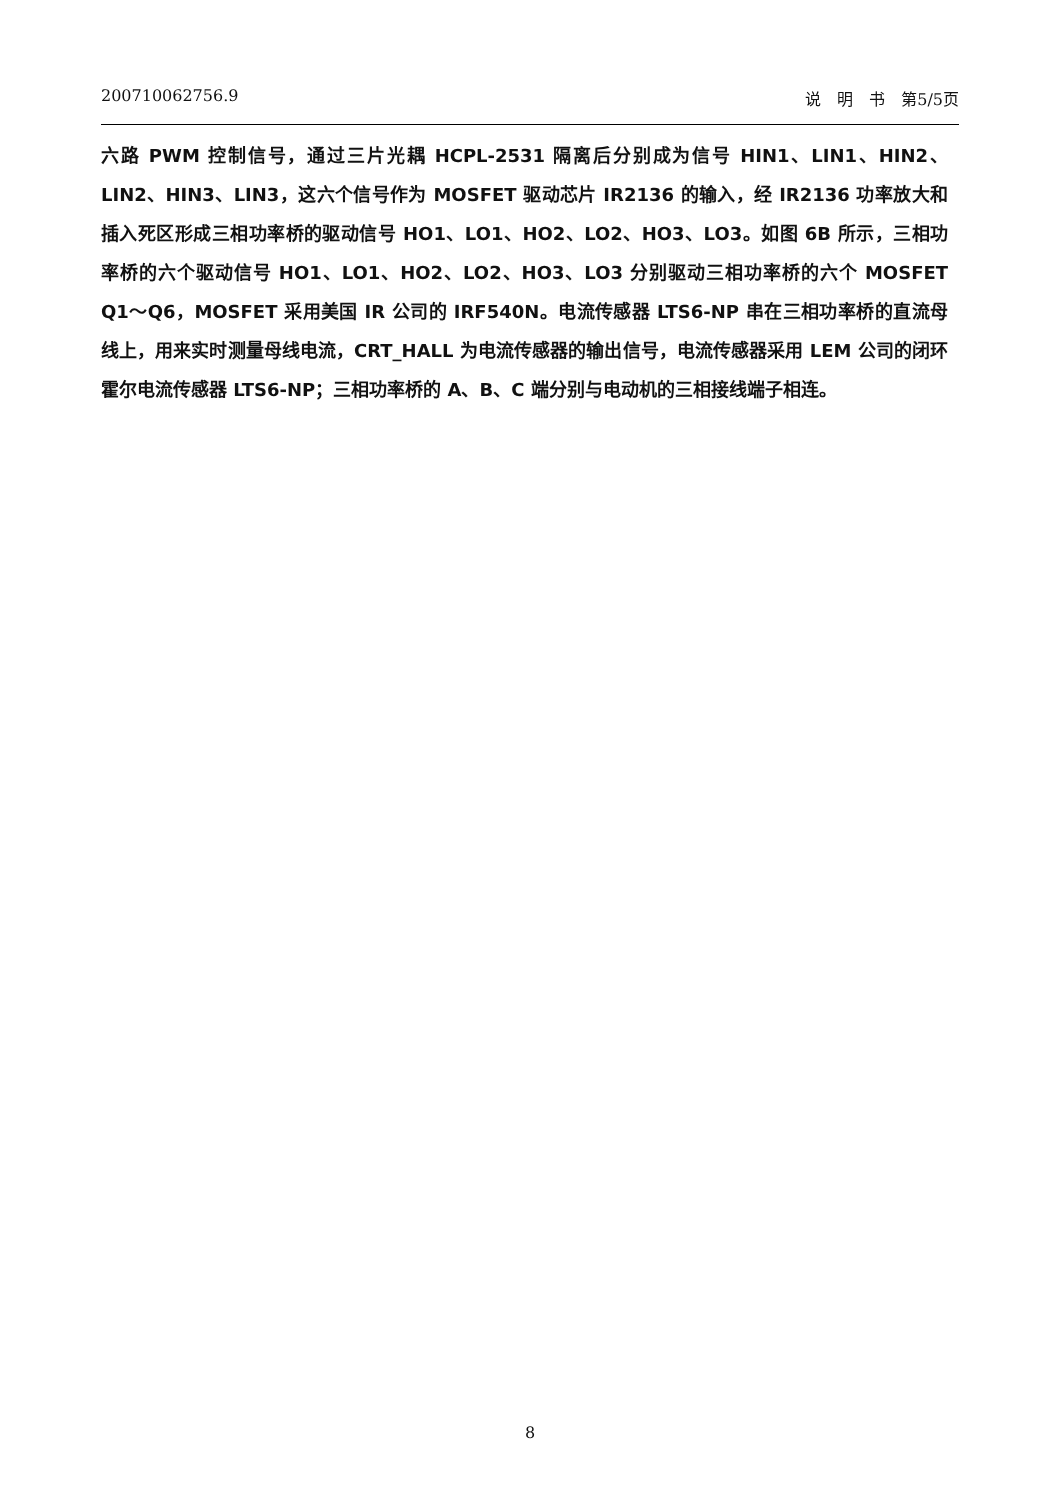200710062756.9 说　明　书　第5/5页
六路 PWM 控制信号，通过三片光耦 HCPL-2531 隔离后分别成为信号 HIN1、LIN1、HIN2、LIN2、HIN3、LIN3，这六个信号作为 MOSFET 驱动芯片 IR2136 的输入，经 IR2136 功率放大和插入死区形成三相功率桥的驱动信号 HO1、LO1、HO2、LO2、HO3、LO3。如图 6B 所示，三相功率桥的六个驱动信号 HO1、LO1、HO2、LO2、HO3、LO3 分别驱动三相功率桥的六个 MOSFET Q1～Q6，MOSFET 采用美国 IR 公司的 IRF540N。电流传感器 LTS6-NP 串在三相功率桥的直流母线上，用来实时测量母线电流，CRT_HALL 为电流传感器的输出信号，电流传感器采用 LEM 公司的闭环霍尔电流传感器 LTS6-NP；三相功率桥的 A、B、C 端分别与电动机的三相接线端子相连。
8